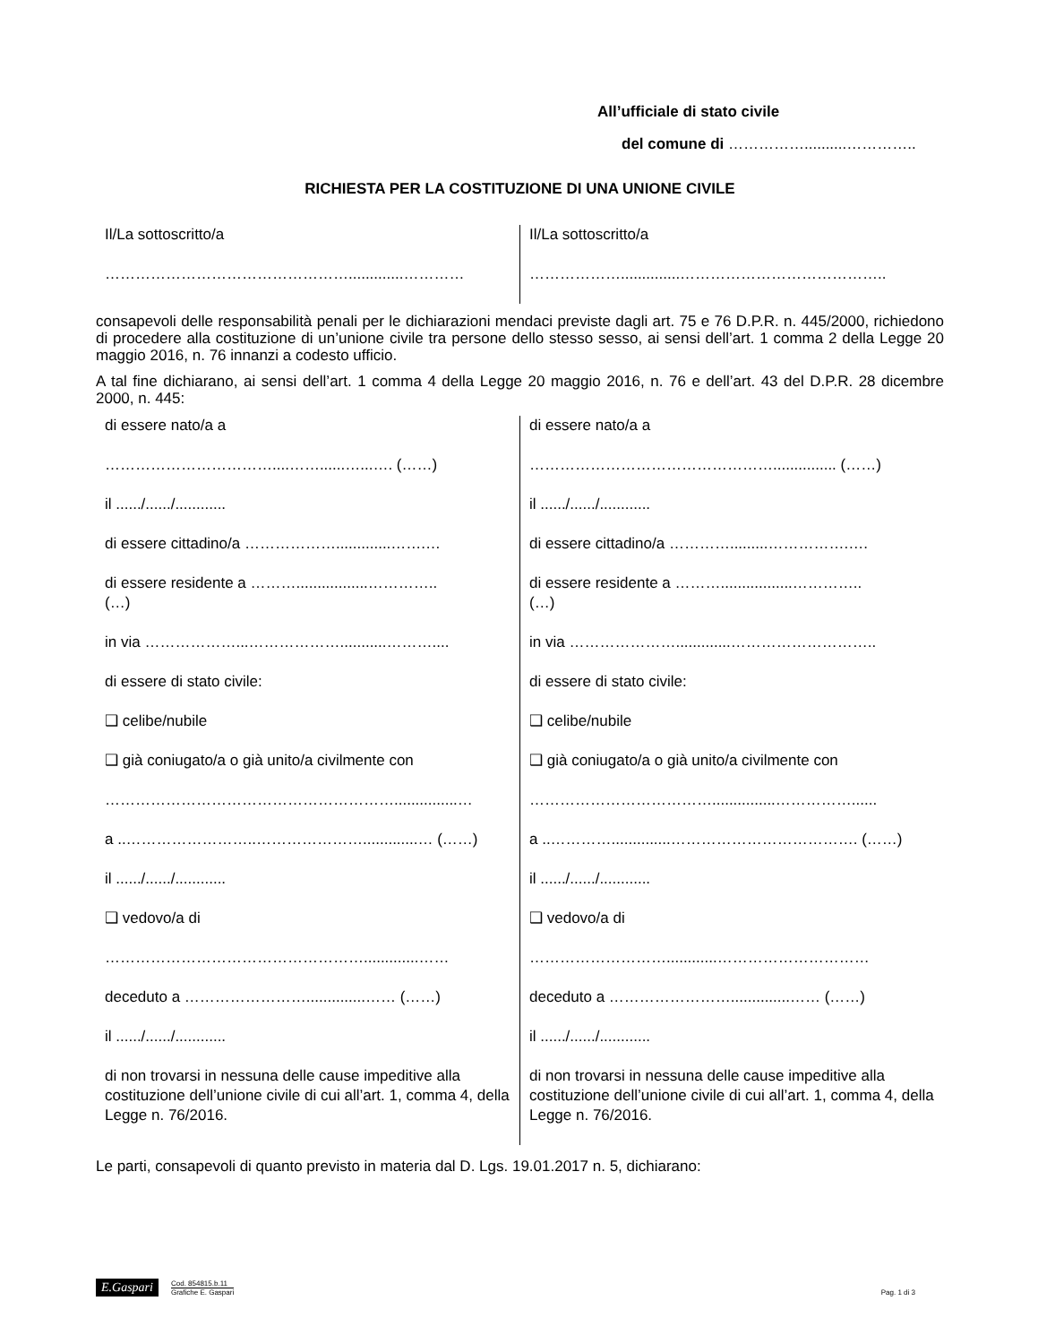All’ufficiale di stato civile
del comune di ……………..........…………..
RICHIESTA PER LA COSTITUZIONE DI UNA UNIONE CIVILE
| Il/La sottoscritto/a ………………………………………….............………… | Il/La sottoscritto/a ………………..............………………………………….. |
consapevoli delle responsabilità penali per le dichiarazioni mendaci previste dagli art. 75 e 76 D.P.R. n. 445/2000, richiedono di procedere alla costituzione di un’unione civile tra persone dello stesso sesso, ai sensi dell’art. 1 comma 2 della Legge 20 maggio 2016, n. 76 innanzi a codesto ufficio.
A tal fine dichiarano, ai sensi dell’art. 1 comma 4 della Legge 20 maggio 2016, n. 76 e dell’art. 43 del D.P.R. 28 dicembre 2000, n. 445:
| di essere nato/a a ……………………………....……......…...…. (……) il ....../....../............ di essere cittadino/a ……………….............…….… di essere residente a ……….................………….. (…) in via ………………...………………...........……….... di essere di stato civile: ❑ celibe/nubile ❑ già coniugato/a o già unito/a civilmente con …………………………………………………...............… a ..……………………..………………….............… (……) il ....../....../............ ❑ vedovo/a di …………………………………………….............…… deceduto a ……………………..............…… (……) il ....../....../............ di non trovarsi in nessuna delle cause impeditive alla costituzione dell’unione civile di cui all’art. 1, comma 4, della Legge n. 76/2016. | di essere nato/a a …………………………………………............... (……) il ....../....../............ di essere cittadino/a ………….........…………….…. di essere residente a ……….................………….. (…) in via ………………….............……………………….. di essere di stato civile: ❑ celibe/nubile ❑ già coniugato/a o già unito/a civilmente con ………………………………...............……………...... a ..…………..............………………………………. (……) il ....../....../............ ❑ vedovo/a di ………………………............………………………… deceduto a ……………………..............…… (……) il ....../....../............ di non trovarsi in nessuna delle cause impeditive alla costituzione dell’unione civile di cui all’art. 1, comma 4, della Legge n. 76/2016. |
Le parti, consapevoli di quanto previsto in materia dal D. Lgs. 19.01.2017 n. 5, dichiarano:
E.Gaspari
Cod. 854815.b.11
Grafiche E. Gaspari
Pag. 1 di 3